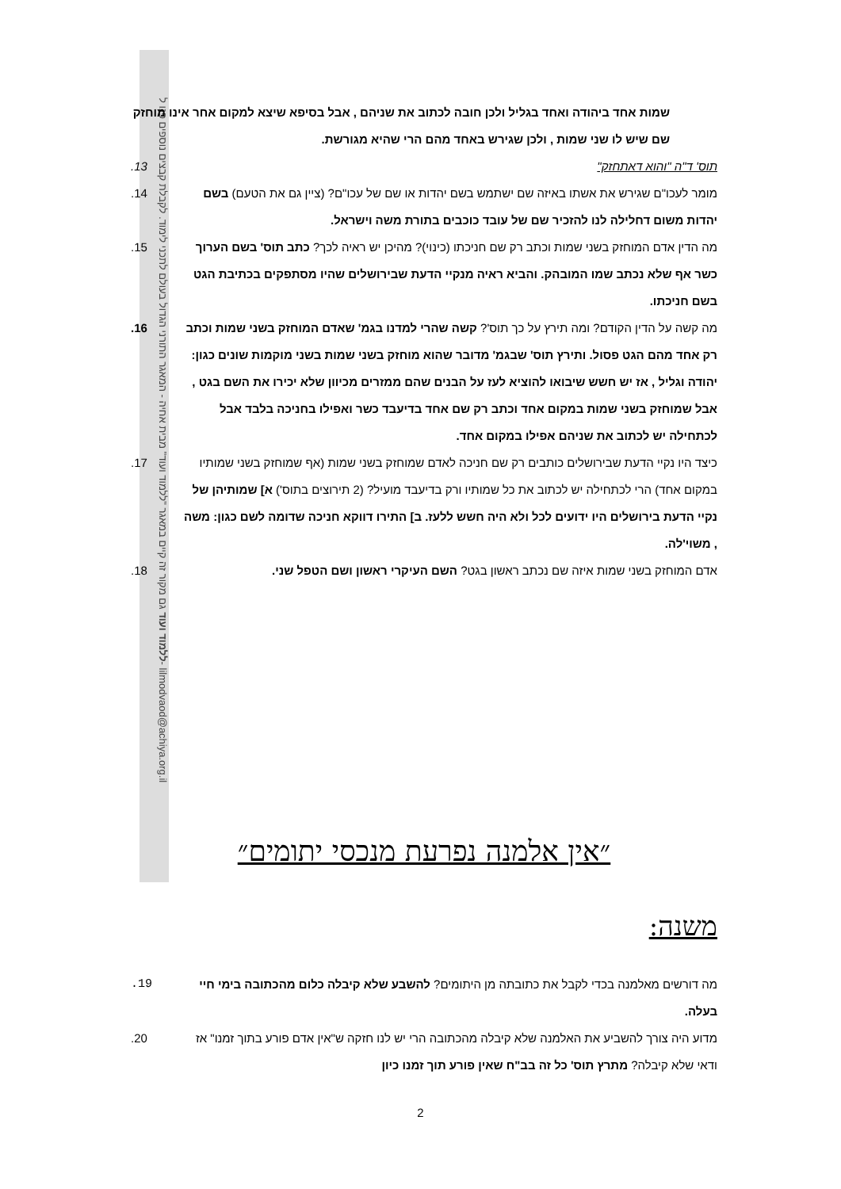ללמוד ועוד גם מקור זה קיים במאגר "ללמוד ועוד" מבית אחיה - המאגר התורני הגדול בעולם לתכני לימוד. לקבלת קבצים נוספים פנו ל- lilmodvaod@achiya.org.il
שמות אחד ביהודה ואחד בגליל ולכן חובה לכתוב את שניהם , אבל בסיפא שיצא למקום אחר אינו מוחזק שם שיש לו שני שמות , ולכן שגירש באחד מהם הרי שהיא מגורשת.
תוס' ד"ה "והוא דאתחזק" 13.
מומר לעכו"ם שגירש את אשתו באיזה שם ישתמש בשם יהדות או שם של עכו"ם? (ציין גם את הטעם) בשם יהדות משום דחלילה לנו להזכיר שם של עובד כוכבים בתורת משה וישראל. 14.
מה הדין אדם המוחזק בשני שמות וכתב רק שם חניכתו (כינוי)? מהיכן יש ראיה לכך? כתב תוס' בשם הערוך כשר אף שלא נכתב שמו המובהק. והביא ראיה מנקיי הדעת שבירושלים שהיו מסתפקים בכתיבת הגט בשם חניכתו. 15.
מה קשה על הדין הקודם? ומה תירץ על כך תוס'? קשה שהרי למדנו בגמ' שאדם המוחזק בשני שמות וכתב רק אחד מהם הגט פסול. ותירץ תוס' שבגמ' מדובר שהוא מוחזק בשני שמות בשני מוקמות שונים כגון: יהודה וגליל , אז יש חשש שיבואו להוציא לעז על הבנים שהם ממזרים מכיוון שלא יכירו את השם בגט , אבל שמוחזק בשני שמות במקום אחד וכתב רק שם אחד בדיעבד כשר ואפילו בחניכה בלבד אבל לכתחילה יש לכתוב את שניהם אפילו במקום אחד. 16.
כיצד היו נקיי הדעת שבירושלים כותבים רק שם חניכה לאדם שמוחזק בשני שמות (אף שמוחזק בשני שמותיו במקום אחד) הרי לכתחילה יש לכתוב את כל שמותיו ורק בדיעבד מועיל? (2 תירוצים בתוס') א] שמותיהן של נקיי הדעת בירושלים היו ידועים לכל ולא היה חשש ללעז. ב] התירו דווקא חניכה שדומה לשם כגון: משה , משוי'לה. 17.
אדם המוחזק בשני שמות איזה שם נכתב ראשון בגט? השם העיקרי ראשון ושם הטפל שני. 18.
״אין אלמנה נפרעת מנכסי יתומים״
משנה:
מה דורשים מאלמנה בכדי לקבל את כתובתה מן היתומים? להשבע שלא קיבלה כלום מהכתובה בימי חיי בעלה. 19.
מדוע היה צורך להשביע את האלמנה שלא קיבלה מהכתובה הרי יש לנו חזקה ש"אין אדם פורע בתוך זמנו" אז ודאי שלא קיבלה? מתרץ תוס' כל זה בב"ח שאין פורע תוך זמנו כיון 20.
2